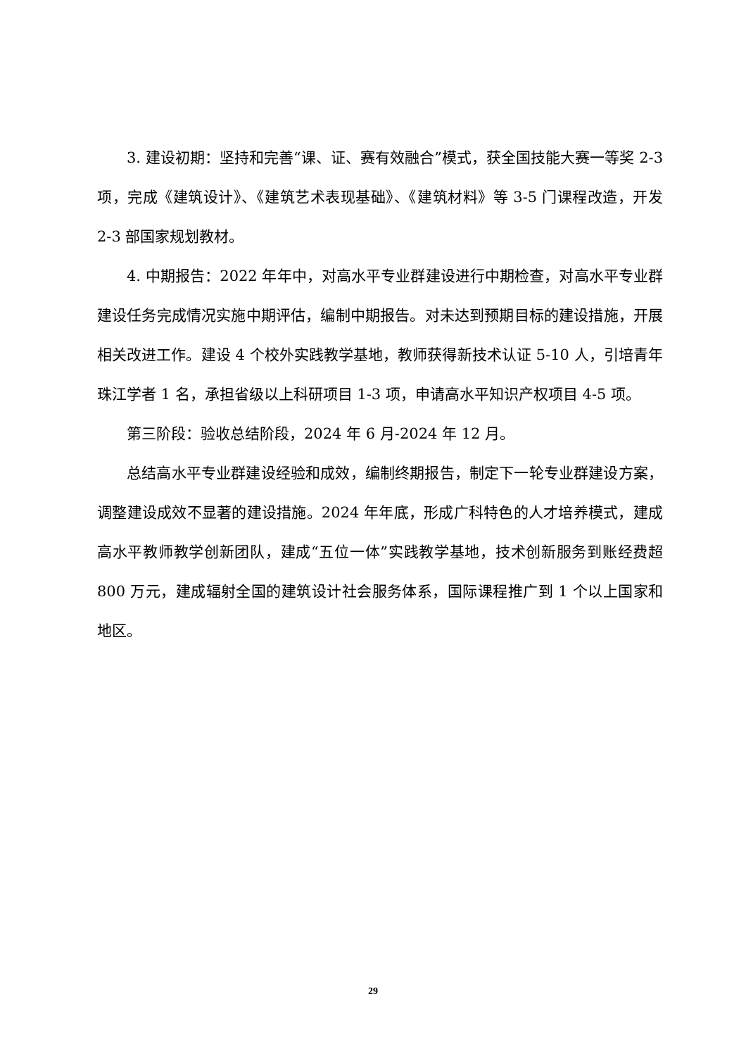3. 建设初期：坚持和完善“课、证、赛有效融合”模式，获全国技能大赛一等奖 2-3 项，完成《建筑设计》、《建筑艺术表现基础》、《建筑材料》等 3-5 门课程改造，开发 2-3 部国家规划教材。
4. 中期报告：2022 年年中，对高水平专业群建设进行中期检查，对高水平专业群建设任务完成情况实施中期评估，编制中期报告。对未达到预期目标的建设措施，开展相关改进工作。建设 4 个校外实践教学基地，教师获得新技术认证 5-10 人，引培青年珠江学者 1 名，承担省级以上科研项目 1-3 项，申请高水平知识产权项目 4-5 项。
第三阶段：验收总结阶段，2024 年 6 月-2024 年 12 月。
总结高水平专业群建设经验和成效，编制终期报告，制定下一轮专业群建设方案，调整建设成效不显著的建设措施。2024 年年底，形成广科特色的人才培养模式，建成高水平教师教学创新团队，建成“五位一体”实践教学基地，技术创新服务到账经费超 800 万元，建成辐射全国的建筑设计社会服务体系，国际课程推广到 1 个以上国家和地区。
29